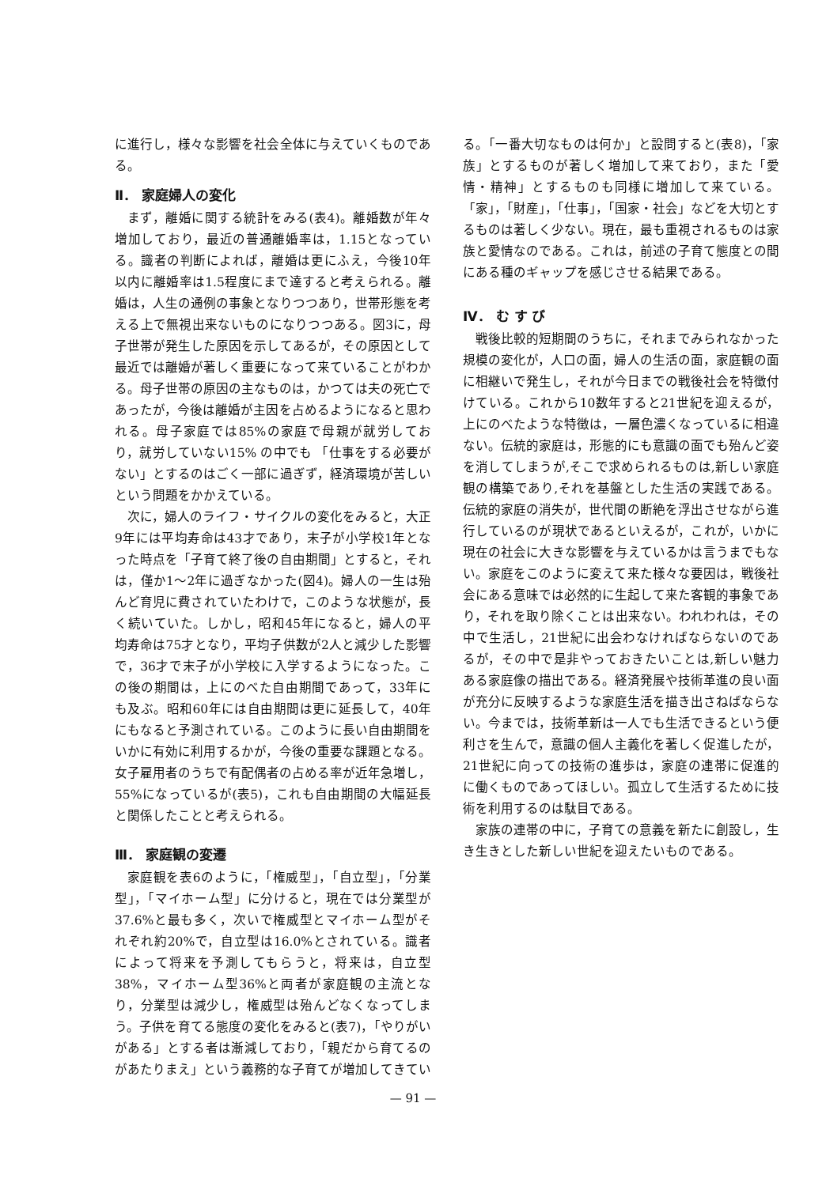に進行し，様々な影響を社会全体に与えていくものである。
Ⅱ． 家庭婦人の変化
まず，離婚に関する統計をみる(表4)。離婚数が年々増加しており，最近の普通離婚率は，1.15となっている。識者の判断によれば，離婚は更にふえ，今後10年以内に離婚率は1.5程度にまで達すると考えられる。離婚は，人生の通例の事象となりつつあり，世帯形態を考える上で無視出来ないものになりつつある。図3に，母子世帯が発生した原因を示してあるが，その原因として最近では離婚が著しく重要になって来ていることがわかる。母子世帯の原因の主なものは，かつては夫の死亡であったが，今後は離婚が主因を占めるようになると思われる。母子家庭では85%の家庭で母親が就労しており，就労していない15% の中でも 「仕事をする必要がない」とするのはごく一部に過ぎず，経済環境が苦しいという問題をかかえている。
次に，婦人のライフ・サイクルの変化をみると，大正9年には平均寿命は43才であり，末子が小学校1年となった時点を「子育て終了後の自由期間」とすると，それは，僅か1～2年に過ぎなかった(図4)。婦人の一生は殆んど育児に費されていたわけで，このような状態が，長く続いていた。しかし，昭和45年になると，婦人の平均寿命は75才となり，平均子供数が2人と減少した影響で，36才で末子が小学校に入学するようになった。この後の期間は，上にのべた自由期間であって，33年にも及ぶ。昭和60年には自由期間は更に延長して，40年にもなると予測されている。このように長い自由期間をいかに有効に利用するかが，今後の重要な課題となる。女子雇用者のうちで有配偶者の占める率が近年急増し，55%になっているが(表5)，これも自由期間の大幅延長と関係したことと考えられる。
Ⅲ． 家庭観の変遷
家庭観を表6のように，「権威型」，「自立型」，「分業型」，「マイホーム型」に分けると，現在では分業型が37.6%と最も多く，次いで権威型とマイホーム型がそれぞれ約20%で，自立型は16.0%とされている。識者によって将来を予測してもらうと，将来は，自立型38%，マイホーム型36%と両者が家庭観の主流となり，分業型は減少し，権威型は殆んどなくなってしまう。子供を育てる態度の変化をみると(表7)，「やりがいがある」とする者は漸減しており，「親だから育てるのがあたりまえ」という義務的な子育てが増加してきてい
る。「一番大切なものは何か」と設問すると(表8)，「家族」とするものが著しく増加して来ており，また「愛情・精神」とするものも同様に増加して来ている。「家」，「財産」，「仕事」，「国家・社会」などを大切とするものは著しく少ない。現在，最も重視されるものは家族と愛情なのである。これは，前述の子育て態度との間にある種のギャップを感じさせる結果である。
Ⅳ． む す び
戦後比較的短期間のうちに，それまでみられなかった規模の変化が，人口の面，婦人の生活の面，家庭観の面に相継いで発生し，それが今日までの戦後社会を特徴付けている。これから10数年すると21世紀を迎えるが，上にのべたような特徴は，一層色濃くなっているに相違ない。伝統的家庭は，形態的にも意識の面でも殆んど姿を消してしまうが,そこで求められるものは,新しい家庭観の構築であり,それを基盤とした生活の実践である。伝統的家庭の消失が，世代間の断絶を浮出させながら進行しているのが現状であるといえるが，これが，いかに現在の社会に大きな影響を与えているかは言うまでもない。家庭をこのように変えて来た様々な要因は，戦後社会にある意味では必然的に生起して来た客観的事象であり，それを取り除くことは出来ない。われわれは，その中で生活し，21世紀に出会わなければならないのであるが，その中で是非やっておきたいことは,新しい魅力ある家庭像の描出である。経済発展や技術革進の良い面が充分に反映するような家庭生活を描き出さねばならない。今までは，技術革新は一人でも生活できるという便利さを生んで，意識の個人主義化を著しく促進したが，21世紀に向っての技術の進歩は，家庭の連帯に促進的に働くものであってほしい。孤立して生活するために技術を利用するのは駄目である。
家族の連帯の中に，子育ての意義を新たに創設し，生き生きとした新しい世紀を迎えたいものである。
— 91 —